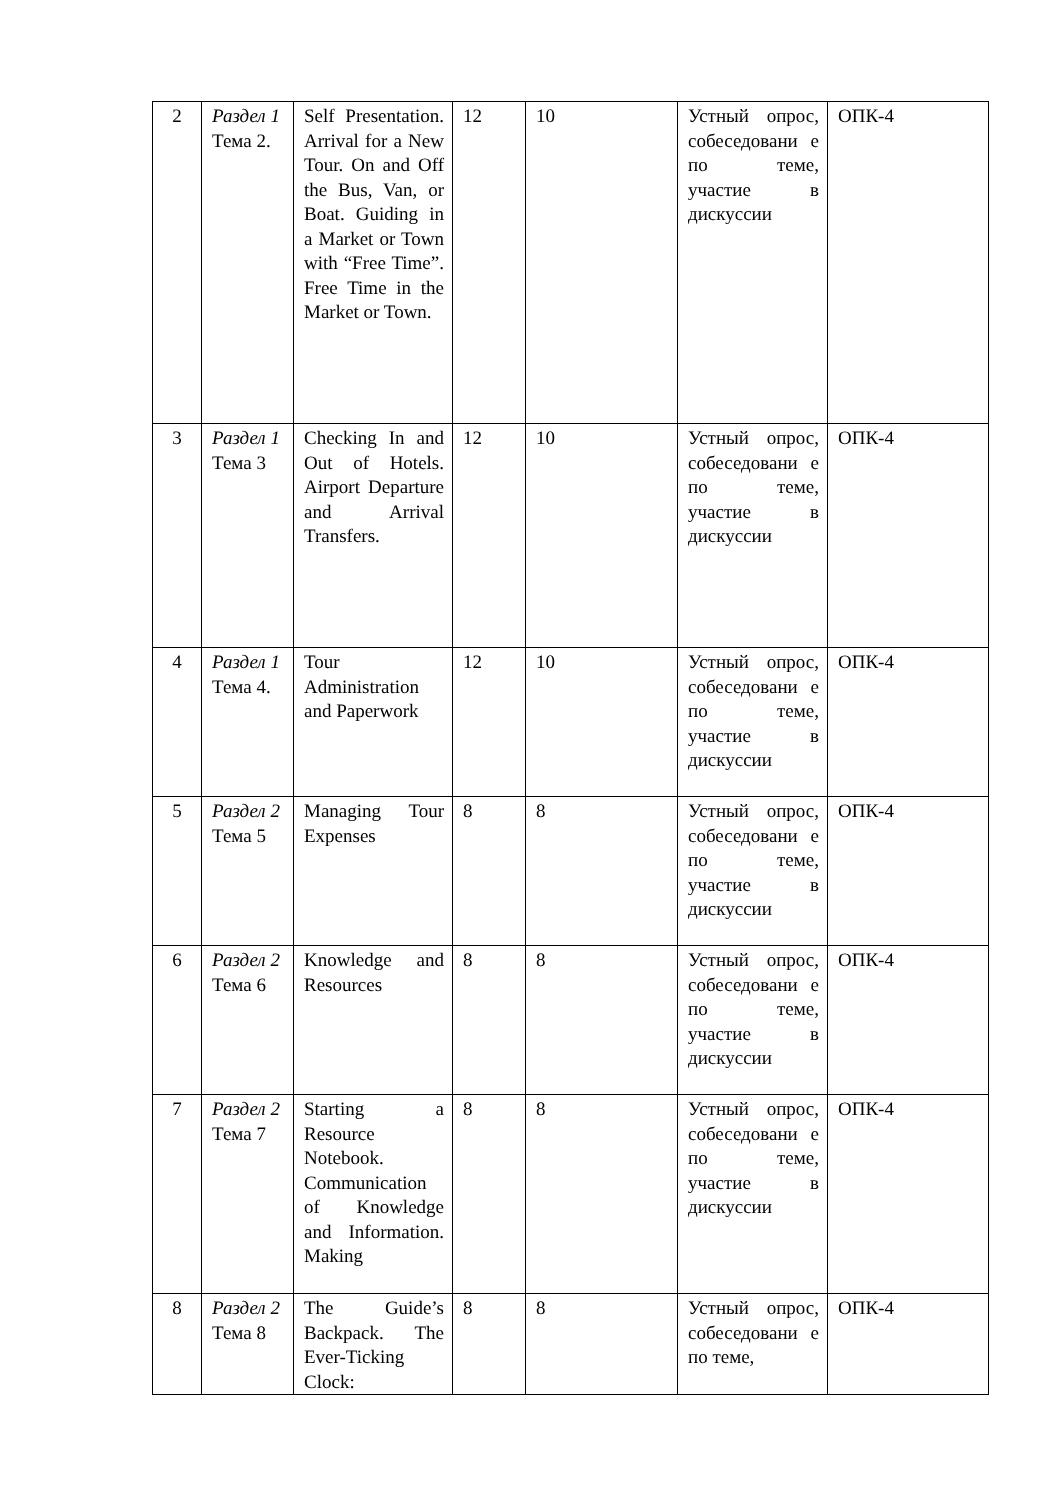| 2 | Раздел 1 Тема 2. | Self Presentation. Arrival for a New Tour. On and Off the Bus, Van, or Boat. Guiding in a Market or Town with “Free Time”. Free Time in the Market or Town. | 12 | 10 | Устный опрос, собеседовани е по теме, участие в дискуссии | ОПК-4 |
| 3 | Раздел 1 Тема 3 | Checking In and Out of Hotels. Airport Departure and Arrival Transfers. | 12 | 10 | Устный опрос, собеседовани е по теме, участие в дискуссии | ОПК-4 |
| 4 | Раздел 1 Тема 4. | Tour Administration and Paperwork | 12 | 10 | Устный опрос, собеседовани е по теме, участие в дискуссии | ОПК-4 |
| 5 | Раздел 2 Тема 5 | Managing Tour Expenses | 8 | 8 | Устный опрос, собеседовани е по теме, участие в дискуссии | ОПК-4 |
| 6 | Раздел 2 Тема 6 | Knowledge and Resources | 8 | 8 | Устный опрос, собеседовани е по теме, участие в дискуссии | ОПК-4 |
| 7 | Раздел 2 Тема 7 | Starting a Resource Notebook. Communication of Knowledge and Information. Making | 8 | 8 | Устный опрос, собеседовани е по теме, участие в дискуссии | ОПК-4 |
| 8 | Раздел 2 Тема 8 | The Guide’s Backpack. The Ever-Ticking Clock: | 8 | 8 | Устный опрос, собеседовани е по теме, | ОПК-4 |